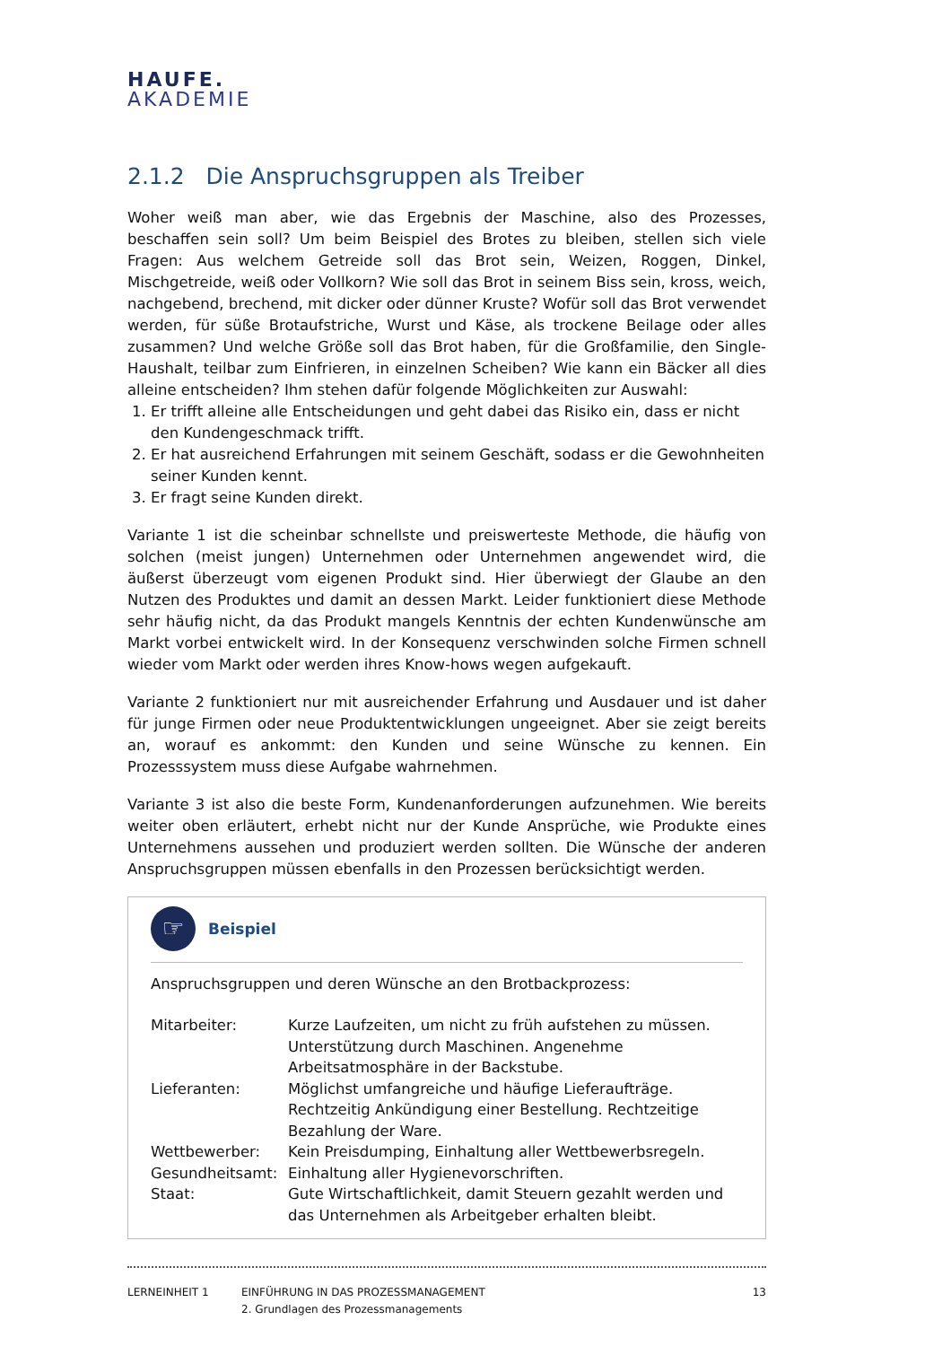HAUFE.
AKADEMIE
2.1.2 Die Anspruchsgruppen als Treiber
Woher weiß man aber, wie das Ergebnis der Maschine, also des Prozesses, beschaffen sein soll? Um beim Beispiel des Brotes zu bleiben, stellen sich viele Fragen: Aus welchem Getreide soll das Brot sein, Weizen, Roggen, Dinkel, Mischgetreide, weiß oder Vollkorn? Wie soll das Brot in seinem Biss sein, kross, weich, nachgebend, brechend, mit dicker oder dünner Kruste? Wofür soll das Brot verwendet werden, für süße Brotaufstriche, Wurst und Käse, als trockene Beilage oder alles zusammen? Und welche Größe soll das Brot haben, für die Großfamilie, den Single-Haushalt, teilbar zum Einfrieren, in einzelnen Scheiben? Wie kann ein Bäcker all dies alleine entscheiden? Ihm stehen dafür folgende Möglichkeiten zur Auswahl:
1. Er trifft alleine alle Entscheidungen und geht dabei das Risiko ein, dass er nicht den Kundengeschmack trifft.
2. Er hat ausreichend Erfahrungen mit seinem Geschäft, sodass er die Gewohnheiten seiner Kunden kennt.
3. Er fragt seine Kunden direkt.
Variante 1 ist die scheinbar schnellste und preiswerteste Methode, die häufig von solchen (meist jungen) Unternehmen oder Unternehmen angewendet wird, die äußerst überzeugt vom eigenen Produkt sind. Hier überwiegt der Glaube an den Nutzen des Produktes und damit an dessen Markt. Leider funktioniert diese Methode sehr häufig nicht, da das Produkt mangels Kenntnis der echten Kundenwünsche am Markt vorbei entwickelt wird. In der Konsequenz verschwinden solche Firmen schnell wieder vom Markt oder werden ihres Know-hows wegen aufgekauft.
Variante 2 funktioniert nur mit ausreichender Erfahrung und Ausdauer und ist daher für junge Firmen oder neue Produktentwicklungen ungeeignet. Aber sie zeigt bereits an, worauf es ankommt: den Kunden und seine Wünsche zu kennen. Ein Prozesssystem muss diese Aufgabe wahrnehmen.
Variante 3 ist also die beste Form, Kundenanforderungen aufzunehmen. Wie bereits weiter oben erläutert, erhebt nicht nur der Kunde Ansprüche, wie Produkte eines Unternehmens aussehen und produziert werden sollten. Die Wünsche der anderen Anspruchsgruppen müssen ebenfalls in den Prozessen berücksichtigt werden.
☞
Beispiel
Anspruchsgruppen und deren Wünsche an den Brotbackprozess:
| Mitarbeiter: | Kurze Laufzeiten, um nicht zu früh aufstehen zu müssen. Unterstützung durch Maschinen. Angenehme Arbeitsatmosphäre in der Backstube. |
| Lieferanten: | Möglichst umfangreiche und häufige Lieferaufträge. Rechtzeitig Ankündigung einer Bestellung. Rechtzeitige Bezahlung der Ware. |
| Wettbewerber: | Kein Preisdumping, Einhaltung aller Wettbewerbsregeln. |
| Gesundheitsamt: | Einhaltung aller Hygienevorschriften. |
| Staat: | Gute Wirtschaftlichkeit, damit Steuern gezahlt werden und das Unternehmen als Arbeitgeber erhalten bleibt. |
LERNEINHEIT 1 EINFÜHRUNG IN DAS PROZESSMANAGEMENT
2. Grundlagen des Prozessmanagements
13